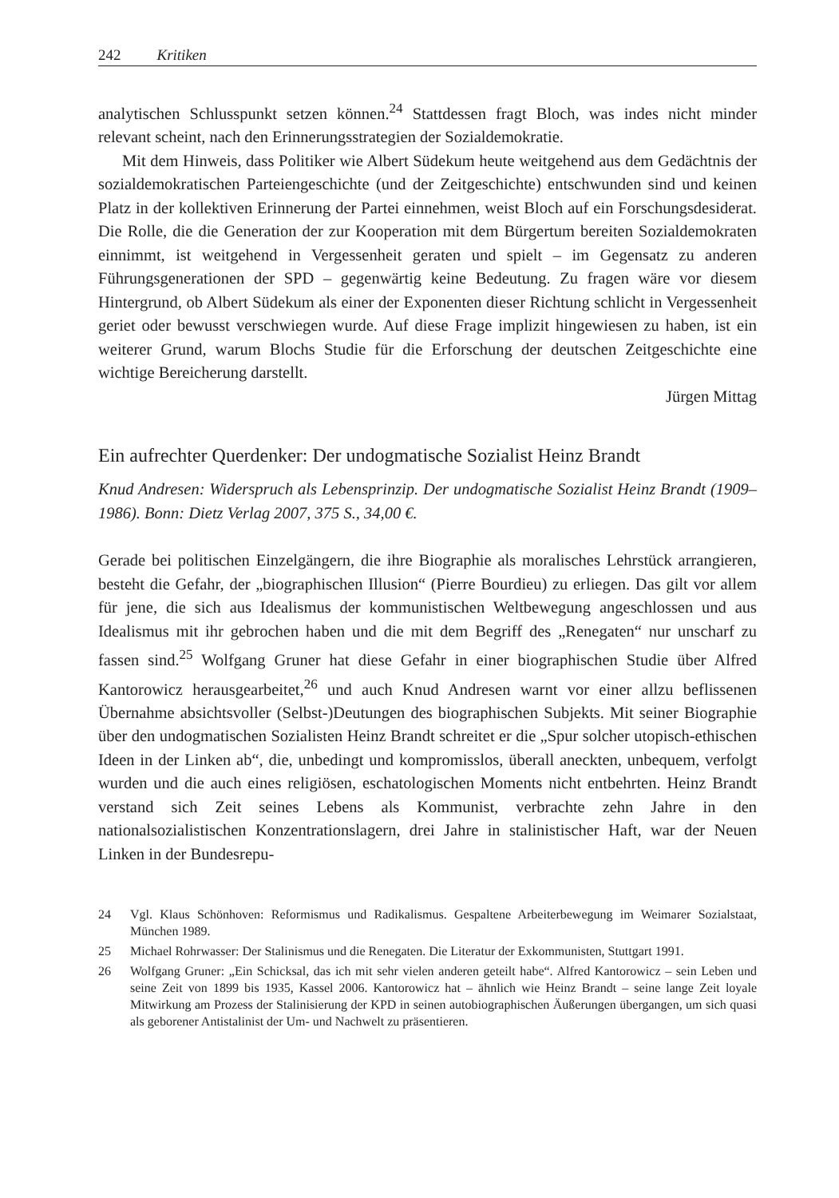242 Kritiken
analytischen Schlusspunkt setzen können.<sup>24</sup> Stattdessen fragt Bloch, was indes nicht minder relevant scheint, nach den Erinnerungsstrategien der Sozialdemokratie.
Mit dem Hinweis, dass Politiker wie Albert Südekum heute weitgehend aus dem Gedächtnis der sozialdemokratischen Parteiengeschichte (und der Zeitgeschichte) entschwunden sind und keinen Platz in der kollektiven Erinnerung der Partei einnehmen, weist Bloch auf ein Forschungsdesiderat. Die Rolle, die die Generation der zur Kooperation mit dem Bürgertum bereiten Sozialdemokraten einnimmt, ist weitgehend in Vergessenheit geraten und spielt – im Gegensatz zu anderen Führungsgenerationen der SPD – gegenwärtig keine Bedeutung. Zu fragen wäre vor diesem Hintergrund, ob Albert Südekum als einer der Exponenten dieser Richtung schlicht in Vergessenheit geriet oder bewusst verschwiegen wurde. Auf diese Frage implizit hingewiesen zu haben, ist ein weiterer Grund, warum Blochs Studie für die Erforschung der deutschen Zeitgeschichte eine wichtige Bereicherung darstellt.
Jürgen Mittag
Ein aufrechter Querdenker: Der undogmatische Sozialist Heinz Brandt
Knud Andresen: Widerspruch als Lebensprinzip. Der undogmatische Sozialist Heinz Brandt (1909–1986). Bonn: Dietz Verlag 2007, 375 S., 34,00 €.
Gerade bei politischen Einzelgängern, die ihre Biographie als moralisches Lehrstück arrangieren, besteht die Gefahr, der „biographischen Illusion“ (Pierre Bourdieu) zu erliegen. Das gilt vor allem für jene, die sich aus Idealismus der kommunistischen Weltbewegung angeschlossen und aus Idealismus mit ihr gebrochen haben und die mit dem Begriff des „Renegaten“ nur unscharf zu fassen sind.<sup>25</sup> Wolfgang Gruner hat diese Gefahr in einer biographischen Studie über Alfred Kantorowicz herausgearbeitet,<sup>26</sup> und auch Knud Andresen warnt vor einer allzu beflissenen Übernahme absichtsvoller (Selbst-)Deutungen des biographischen Subjekts. Mit seiner Biographie über den undogmatischen Sozialisten Heinz Brandt schreitet er die „Spur solcher utopisch-ethischen Ideen in der Linken ab“, die, unbedingt und kompromisslos, überall aneckten, unbequem, verfolgt wurden und die auch eines religiösen, eschatologischen Moments nicht entbehrten. Heinz Brandt verstand sich Zeit seines Lebens als Kommunist, verbrachte zehn Jahre in den nationalsozialistischen Konzentrationslagern, drei Jahre in stalinistischer Haft, war der Neuen Linken in der Bundesrepu-
24 Vgl. Klaus Schönhoven: Reformismus und Radikalismus. Gespaltene Arbeiterbewegung im Weimarer Sozialstaat, München 1989.
25 Michael Rohrwasser: Der Stalinismus und die Renegaten. Die Literatur der Exkommunisten, Stuttgart 1991.
26 Wolfgang Gruner: „Ein Schicksal, das ich mit sehr vielen anderen geteilt habe“. Alfred Kantorowicz – sein Leben und seine Zeit von 1899 bis 1935, Kassel 2006. Kantorowicz hat – ähnlich wie Heinz Brandt – seine lange Zeit loyale Mitwirkung am Prozess der Stalinisierung der KPD in seinen autobiographischen Äußerungen übergangen, um sich quasi als geborener Antistalinist der Um- und Nachwelt zu präsentieren.